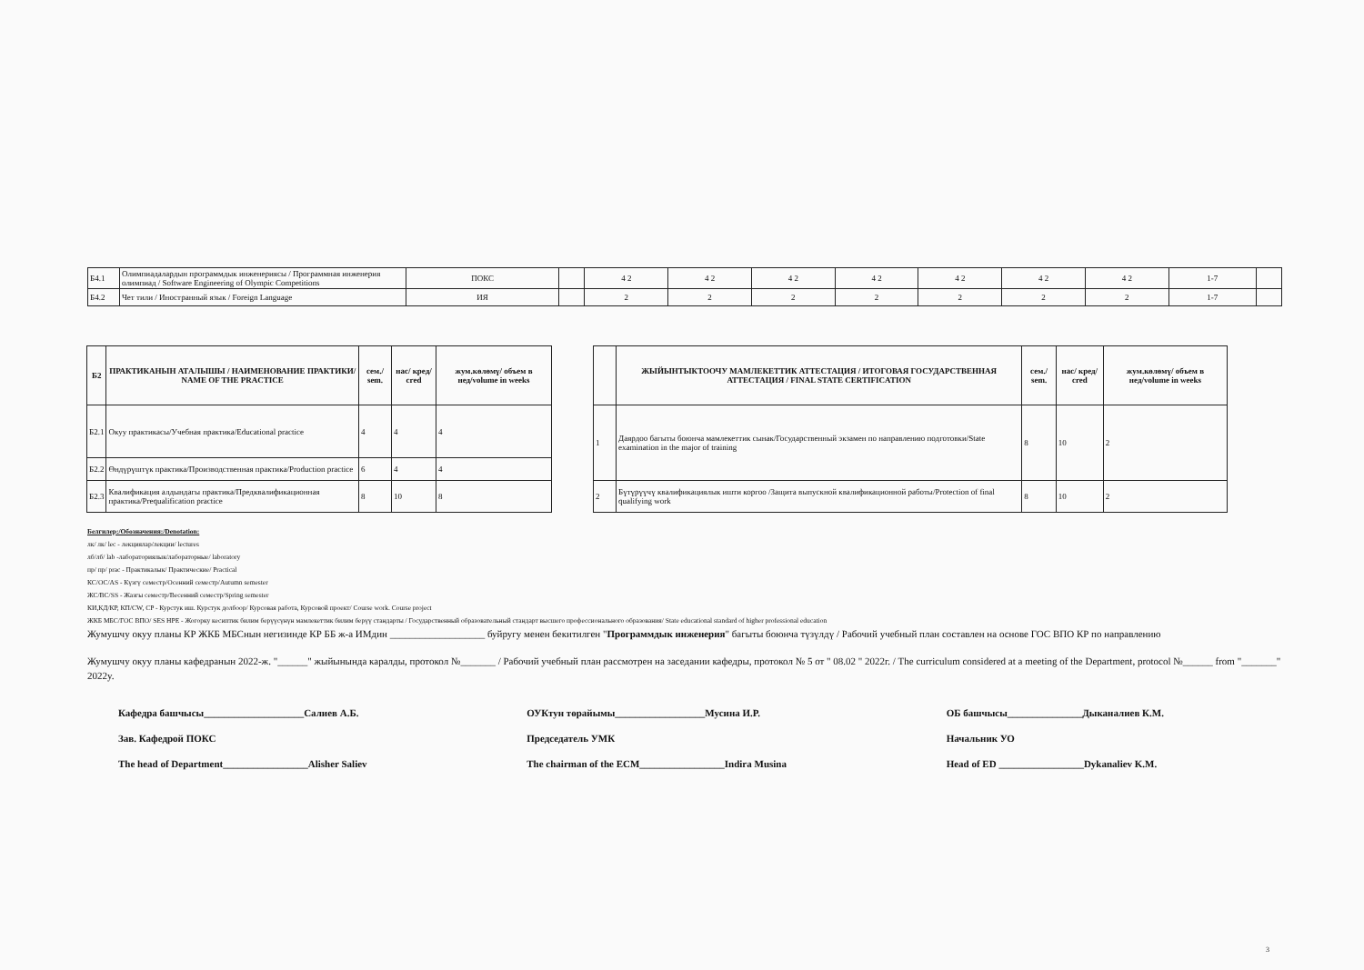| Б4.1 | Олимпиадалардын программдык инженериясы / Программная инженерия олимпиад / Software Engineering of Olympic Competitions | ПОКС | | 4 2 | 4 2 | 4 2 | 4 2 | 4 2 | 4 2 | 4 2 | 1-7 | |
| Б4.2 | Чет тили / Иностранный язык / Foreign Language | ИЯ | | 2 | 2 | 2 | 2 | 2 | 2 | 2 | 1-7 | |
| Б2 | ПРАКТИКАНЫН АТАЛЫШЫ / НАИМЕНОВАНИЕ ПРАКТИКИ/ NAME OF THE PRACTICE | сем./ sem. | нас/ кред/ cred | жум.көлөмү/ объем в нед/volume in weeks |
| --- | --- | --- | --- | --- |
| Б2.1 | Окуу практикасы/Учебная практика/Educational practice | 4 | 4 | 4 |
| Б2.2 | Өндүрүштүк практика/Производственная практика/Production practice | 6 | 4 | 4 |
| Б2.3 | Квалификация алдындагы практика/Предквалификационная практика/Prequalification practice | 8 | 10 | 8 |
| | ЖЫЙЫНТЫКТООЧУ МАМЛЕКЕТТИК АТТЕСТАЦИЯ / ИТОГОВАЯ ГОСУДАРСТВЕННАЯ АТТЕСТАЦИЯ / FINAL STATE CERTIFICATION | сем./ sem. | нас/ кред/ cred | жум.көлөмү/ объем в нед/volume in weeks |
| --- | --- | --- | --- | --- |
| 1 | Даярдоо багыты боюнча мамлекеттик сынак/Государственный экзамен по направлению подготовки/State examination in the major of training | 8 | 10 | 2 |
| 2 | Бүтүрүүчү квалификациялык ишти коргоо /Защита выпускной квалификационной работы/Protection of final qualifying work | 8 | 10 | 2 |
Белгилер:/Обозначения:/Denotation:
лк/ лк/ lec - лекциялар/лекции/ lectures
лб/лб/ lab -лабораториялык/лабораторные/ laboratory
пр/ пр/ prac - Практикалык/ Практические/ Practical
КС/ОС/AS - Күзгү семестр/Осенний семестр/Autumn semester
ЖС/ВС/SS - Жазгы семестр/Весенний семестр/Spring semester
КИ,КД/КР, КП/CW, CP - Курстук иш. Курстук долбоор/ Курсовая работа, Курсовой проект/ Course work. Course project
ЖКБ МБС/ГОС ВПО/ SES HPE - Жогорку кесиптик билим берүүсүнүн мамлекеттик билим берүү стандарты / Государственный образовательный стандарт высшего профессионального образования/ State educational standard of higher professional education
Жумушчу окуу планы КР ЖКБ МБСнын негизинде КР ББ ж-а ИМдин ___________________ буйругу менен бекитилген "Программдык инженерия" багыты боюнча түзүлдү / Рабочий учебный план составлен на основе ГОС ВПО КР по направлению
Жумушчу окуу планы кафедранын 2022-ж. "______" жыйынында каралды, протокол №_______ / Рабочий учебный план рассмотрен на заседании кафедры, протокол № 5 от " 08.02 " 2022г. / The curriculum considered at a meeting of the Department, protocol №______ from "_______" 2022y.
Кафедра башчысы____________________Салиев А.Б.
Зав. Кафедрой ПОКС
The head of Department_________________Alisher Saliev
ОУКтун төрайымы__________________Мусина И.Р.
Председатель УМК
The chairman of the ECM_________________Indira Musina
ОБ башчысы_______________Дыканалиев К.М.
Начальник УО
Head of ED _________________Dykanaliev K.M.
3